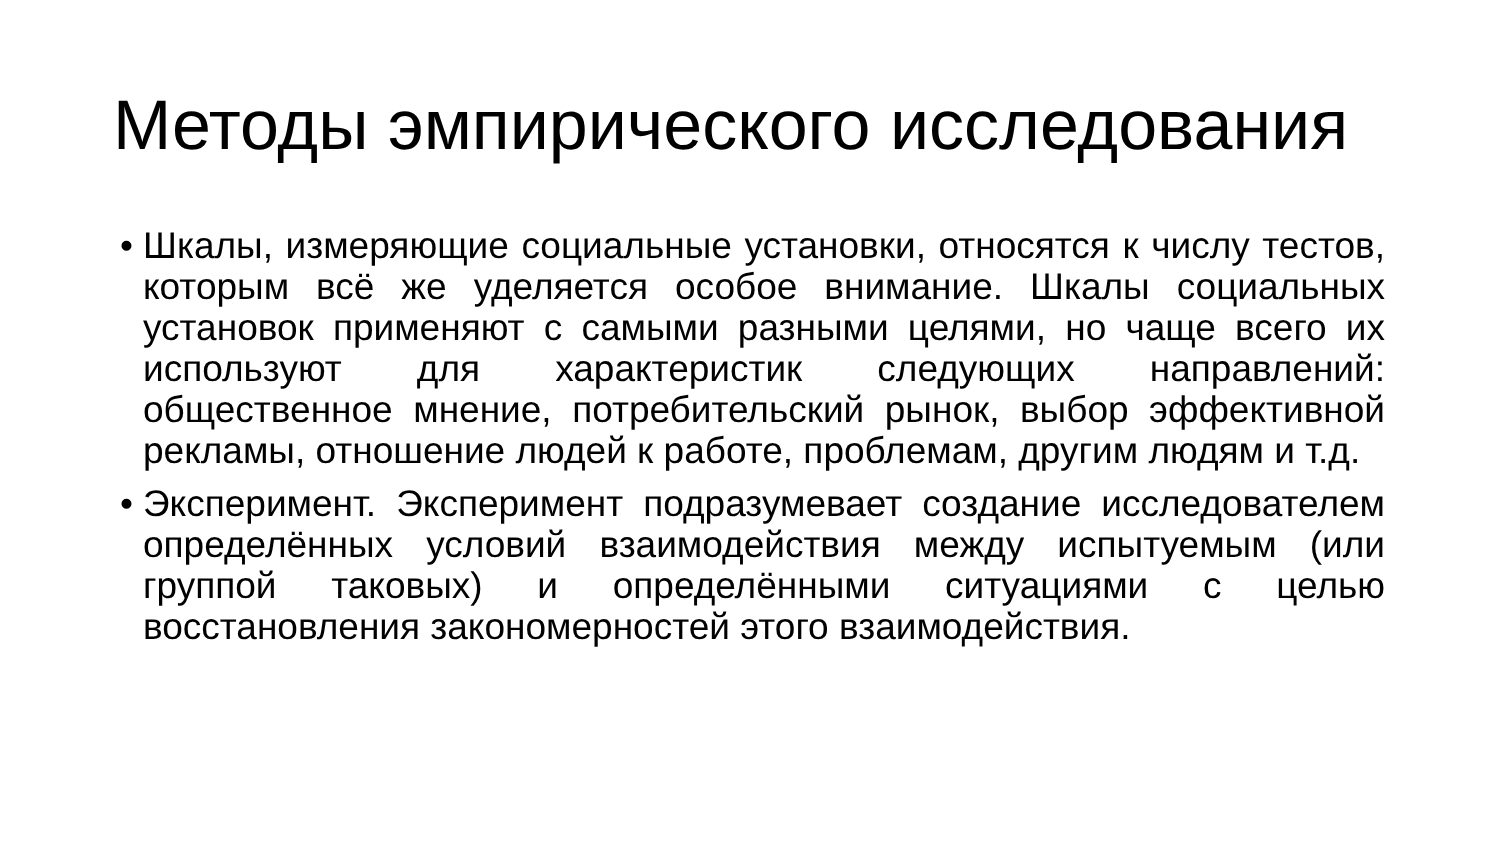Методы эмпирического исследования
• Шкалы, измеряющие социальные установки, относятся к числу тестов, которым всё же уделяется особое внимание. Шкалы социальных установок применяют с самыми разными целями, но чаще всего их используют для характеристик следующих направлений: общественное мнение, потребительский рынок, выбор эффективной рекламы, отношение людей к работе, проблемам, другим людям и т.д.
• Эксперимент. Эксперимент подразумевает создание исследователем определённых условий взаимодействия между испытуемым (или группой таковых) и определёнными ситуациями с целью восстановления закономерностей этого взаимодействия.